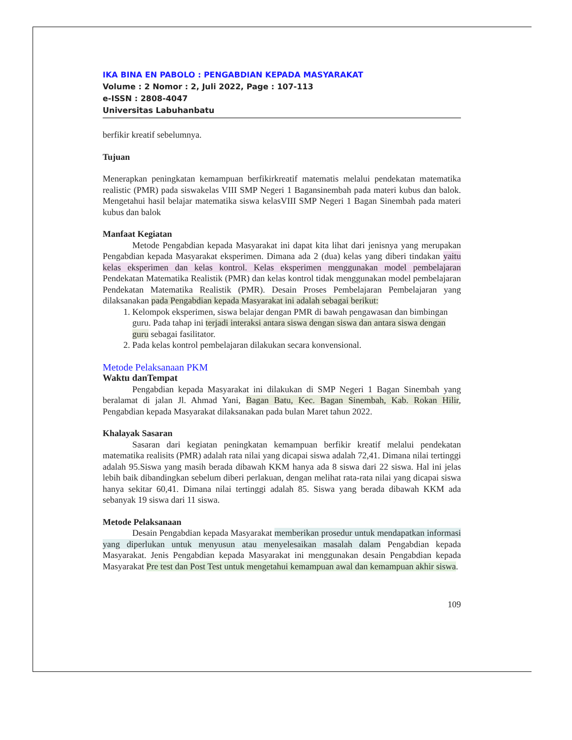IKA BINA EN PABOLO : PENGABDIAN KEPADA MASYARAKAT
Volume : 2 Nomor : 2, Juli 2022, Page : 107-113
e-ISSN : 2808-4047
Universitas Labuhanbatu
berfikir kreatif sebelumnya.
Tujuan
Menerapkan peningkatan kemampuan berfikirkreatif matematis melalui pendekatan matematika realistic (PMR) pada siswakelas VIII SMP Negeri 1 Bagansinembah pada materi kubus dan balok. Mengetahui hasil belajar matematika siswa kelasVIII SMP Negeri 1 Bagan Sinembah pada materi kubus dan balok
Manfaat Kegiatan
Metode Pengabdian kepada Masyarakat ini dapat kita lihat dari jenisnya yang merupakan Pengabdian kepada Masyarakat eksperimen. Dimana ada 2 (dua) kelas yang diberi tindakan yaitu kelas eksperimen dan kelas kontrol. Kelas eksperimen menggunakan model pembelajaran Pendekatan Matematika Realistik (PMR) dan kelas kontrol tidak menggunakan model pembelajaran Pendekatan Matematika Realistik (PMR). Desain Proses Pembelajaran Pembelajaran yang dilaksanakan pada Pengabdian kepada Masyarakat ini adalah sebagai berikut:
1. Kelompok eksperimen, siswa belajar dengan PMR di bawah pengawasan dan bimbingan guru. Pada tahap ini terjadi interaksi antara siswa dengan siswa dan antara siswa dengan guru sebagai fasilitator.
2. Pada kelas kontrol pembelajaran dilakukan secara konvensional.
Metode Pelaksanaan PKM
Waktu danTempat
Pengabdian kepada Masyarakat ini dilakukan di SMP Negeri 1 Bagan Sinembah yang beralamat di jalan Jl. Ahmad Yani, Bagan Batu, Kec. Bagan Sinembah, Kab. Rokan Hilir, Pengabdian kepada Masyarakat dilaksanakan pada bulan Maret tahun 2022.
Khalayak Sasaran
Sasaran dari kegiatan peningkatan kemampuan berfikir kreatif melalui pendekatan matematika realisits (PMR) adalah rata nilai yang dicapai siswa adalah 72,41. Dimana nilai tertinggi adalah 95.Siswa yang masih berada dibawah KKM hanya ada 8 siswa dari 22 siswa. Hal ini jelas lebih baik dibandingkan sebelum diberi perlakuan, dengan melihat rata-rata nilai yang dicapai siswa hanya sekitar 60,41. Dimana nilai tertinggi adalah 85. Siswa yang berada dibawah KKM ada sebanyak 19 siswa dari 11 siswa.
Metode Pelaksanaan
Desain Pengabdian kepada Masyarakat memberikan prosedur untuk mendapatkan informasi yang diperlukan untuk menyusun atau menyelesaikan masalah dalam Pengabdian kepada Masyarakat. Jenis Pengabdian kepada Masyarakat ini menggunakan desain Pengabdian kepada Masyarakat Pre test dan Post Test untuk mengetahui kemampuan awal dan kemampuan akhir siswa.
109